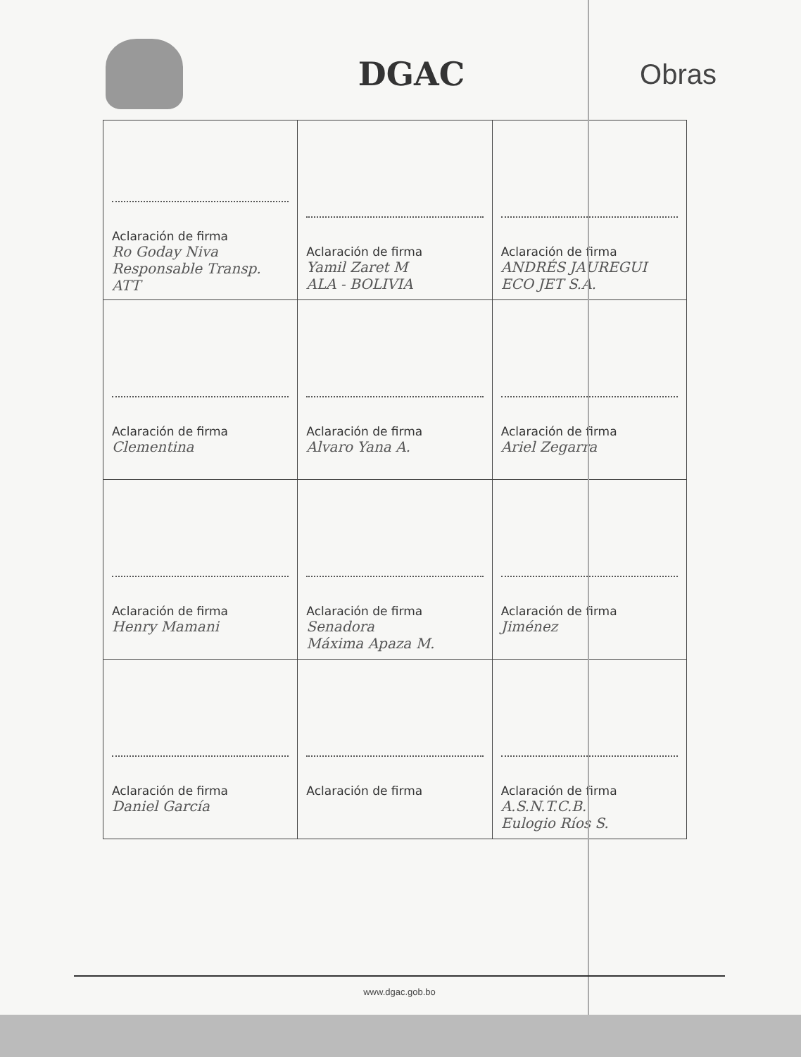DGAC
Obras
| Aclaración de firma Ro Goday Niva Responsable Transp. ATT | Aclaración de firma Yamil Zaret M ALA - BOLIVIA | Aclaración de firma ANDRÉS JAUREGUI ECO JET S.A. |
| Aclaración de firma Clementina | Aclaración de firma Alvaro Yana A. | Aclaración de firma Ariel Zegarra |
| Aclaración de firma Henry Mamani | Aclaración de firma Senadora Máxima Apaza M. | Aclaración de firma Jiménez |
| Aclaración de firma Daniel García | Aclaración de firma | Aclaración de firma A.S.N.T.C.B. Eulogio Ríos S. |
www.dgac.gob.bo